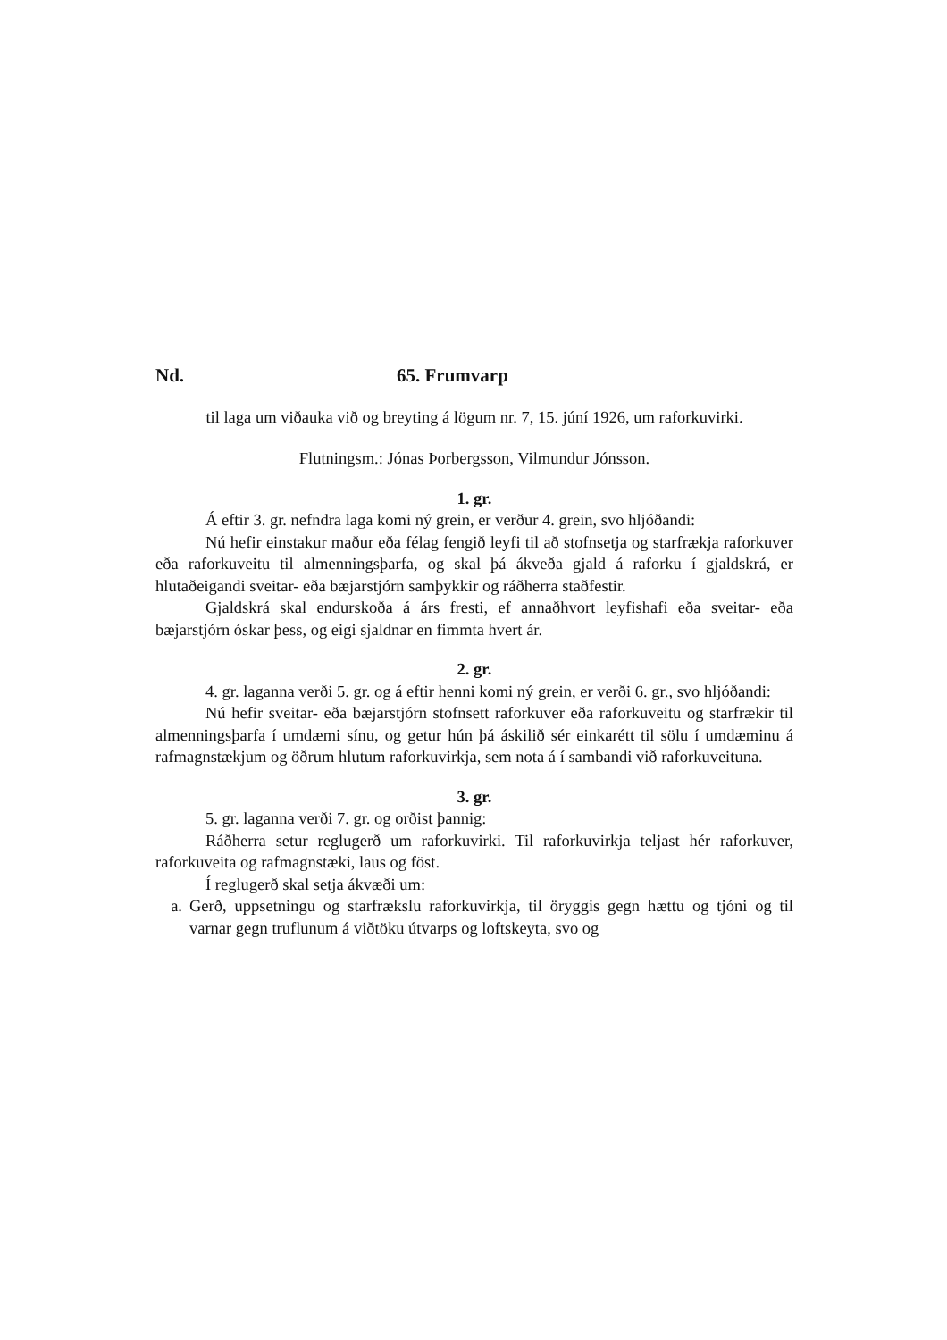Nd. 65. Frumvarp
til laga um viðauka við og breyting á lögum nr. 7, 15. júní 1926, um raforkuvirki.
Flutningsm.: Jónas Þorbergsson, Vilmundur Jónsson.
1. gr.
Á eftir 3. gr. nefndra laga komi ný grein, er verður 4. grein, svo hljóðandi:
Nú hefir einstakur maður eða félag fengið leyfi til að stofnsetja og starfrækja raforkuver eða raforkuveitu til almenningsþarfa, og skal þá ákveða gjald á raforku í gjaldskrá, er hlutaðeigandi sveitar- eða bæjarstjórn samþykkir og ráðherra staðfestir.
Gjaldskrá skal endurskoða á árs fresti, ef annaðhvort leyfishafi eða sveitar- eða bæjarstjórn óskar þess, og eigi sjaldnar en fimmta hvert ár.
2. gr.
4. gr. laganna verði 5. gr. og á eftir henni komi ný grein, er verði 6. gr., svo hljóðandi:
Nú hefir sveitar- eða bæjarstjórn stofnsett raforkuver eða raforkuveitu og starfrækir til almenningsþarfa í umdæmi sínu, og getur hún þá áskilið sér einkarétt til sölu í umdæminu á rafmagnstækjum og öðrum hlutum raforkuvirkja, sem nota á í sambandi við raforkuveituna.
3. gr.
5. gr. laganna verði 7. gr. og orðist þannig:
Ráðherra setur reglugerð um raforkuvirki. Til raforkuvirkja teljast hér raforkuver, raforkuveita og rafmagnstæki, laus og föst.
Í reglugerð skal setja ákvæði um:
a. Gerð, uppsetningu og starfrækslu raforkuvirkja, til öryggis gegn hættu og tjóni og til varnar gegn truflunum á viðtöku útvarps og loftskeyta, svo og